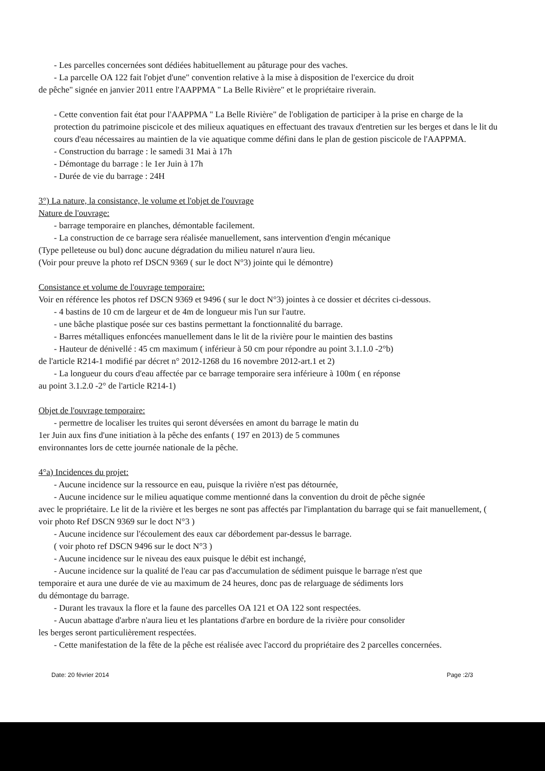- Les parcelles concernées sont dédiées habituellement au pâturage pour des vaches.
- La parcelle OA 122 fait l'objet d'une" convention relative à la mise à disposition de l'exercice du droit
de pêche" signée en janvier 2011 entre l'AAPPMA " La Belle Rivière" et le propriétaire riverain.
- Cette convention fait état pour l'AAPPMA " La Belle Rivière" de l'obligation de participer à la prise en charge de la protection du patrimoine piscicole et des milieux aquatiques en effectuant des travaux d'entretien sur les berges et dans le lit du cours d'eau nécessaires au maintien de la vie aquatique comme défini dans le plan de gestion piscicole de l'AAPPMA.
- Construction du barrage : le samedi 31 Mai à 17h
- Démontage du barrage : le 1er Juin à 17h
- Durée de vie du barrage : 24H
3°) La nature, la consistance, le volume et l'objet de l'ouvrage
Nature de l'ouvrage:
- barrage temporaire en planches, démontable facilement.
- La construction de ce barrage sera réalisée manuellement, sans intervention d'engin mécanique
(Type pelleteuse ou bul) donc aucune dégradation du milieu naturel n'aura lieu.
(Voir pour preuve la photo ref DSCN 9369 ( sur le doct N°3) jointe qui le démontre)
Consistance et volume de l'ouvrage temporaire:
Voir en référence les photos ref DSCN 9369 et 9496 ( sur le doct N°3) jointes à ce dossier et décrites ci-dessous.
- 4 bastins de 10 cm de largeur et de 4m de longueur mis l'un sur l'autre.
- une bâche plastique posée sur ces bastins permettant la fonctionnalité du barrage.
- Barres métalliques enfoncées manuellement dans le lit de la rivière pour le maintien des bastins
- Hauteur de dénivellé : 45 cm maximum ( inférieur à 50 cm pour répondre au point 3.1.1.0 -2°b)
de l'article R214-1 modifié par décret n° 2012-1268 du 16 novembre 2012-art.1 et 2)
- La longueur du cours d'eau affectée par ce barrage temporaire sera inférieure à 100m ( en réponse
au point 3.1.2.0 -2° de l'article R214-1)
Objet de l'ouvrage temporaire:
- permettre de localiser les truites qui seront déversées en amont du barrage le matin du
1er Juin aux fins d'une initiation à la pêche des enfants ( 197 en 2013) de 5 communes
environnantes lors de cette journée nationale de la pêche.
4°a) Incidences du projet:
- Aucune incidence sur la ressource en eau, puisque la rivière n'est pas détournée,
- Aucune incidence sur le milieu aquatique comme mentionné dans la convention du droit de pêche signée
avec le propriétaire. Le lit de la rivière et les berges ne sont pas affectés par l'implantation du barrage qui se fait manuellement, ( voir photo Ref DSCN 9369 sur le doct N°3 )
- Aucune incidence sur l'écoulement des eaux car débordement par-dessus le barrage.
( voir photo ref DSCN 9496 sur le doct N°3 )
- Aucune incidence sur le niveau des eaux puisque le débit est inchangé,
- Aucune incidence sur la qualité de l'eau car pas d'accumulation de sédiment puisque le barrage n'est que
temporaire et aura une durée de vie au maximum de 24 heures, donc pas de relarguage de sédiments lors
du démontage du barrage.
- Durant les travaux la flore et la faune des parcelles OA 121 et OA 122 sont respectées.
- Aucun abattage d'arbre n'aura lieu et les plantations d'arbre en bordure de la rivière pour consolider
les berges seront particulièrement respectées.
- Cette manifestation de la fête de la pêche est réalisée avec l'accord du propriétaire des 2 parcelles concernées.
Date: 20 février 2014 Page :2/3